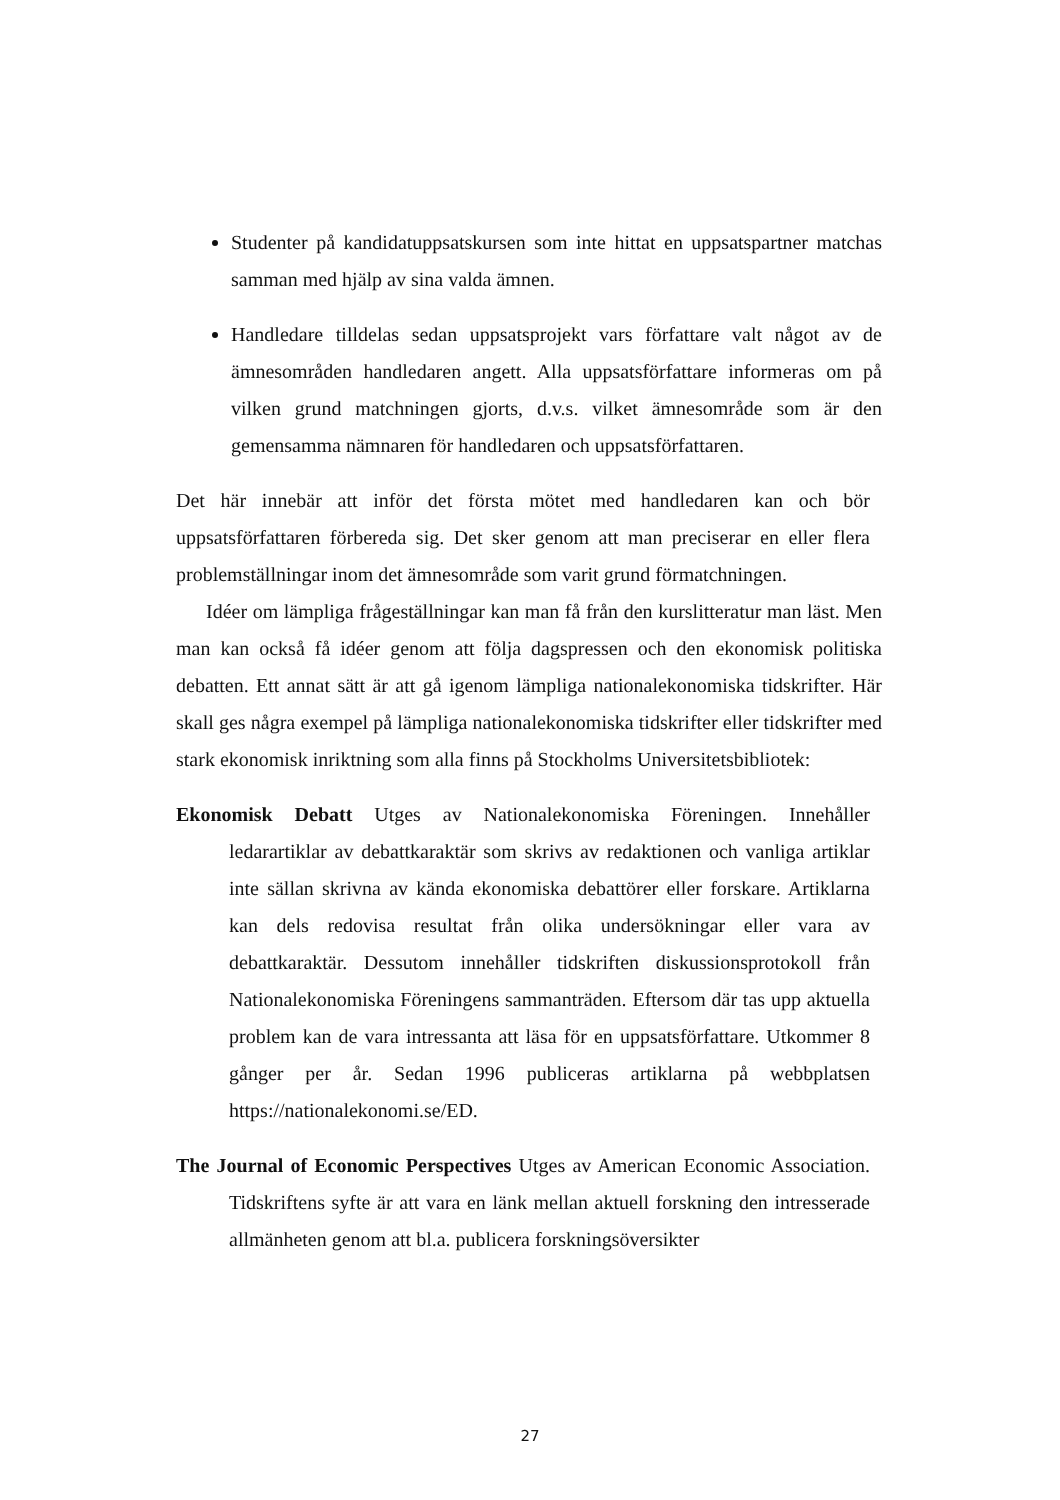Studenter på kandidatuppsatskursen som inte hittat en uppsatspartner matchas samman med hjälp av sina valda ämnen.
Handledare tilldelas sedan uppsatsprojekt vars författare valt något av de ämnesområden handledaren angett. Alla uppsatsförfattare informeras om på vilken grund matchningen gjorts, d.v.s. vilket ämnesområde som är den gemensamma nämnaren för handledaren och uppsatsförfattaren.
Det här innebär att inför det första mötet med handledaren kan och bör uppsatsförfattaren förbereda sig. Det sker genom att man preciserar en eller flera problemställningar inom det ämnesområde som varit grund förmatchningen.
Idéer om lämpliga frågeställningar kan man få från den kurslitteratur man läst. Men man kan också få idéer genom att följa dagspressen och den ekonomisk politiska debatten. Ett annat sätt är att gå igenom lämpliga nationalekonomiska tidskrifter. Här skall ges några exempel på lämpliga nationalekonomiska tidskrifter eller tidskrifter med stark ekonomisk inriktning som alla finns på Stockholms Universitetsbibliotek:
Ekonomisk Debatt Utges av Nationalekonomiska Föreningen. Innehåller ledarartiklar av debattkaraktär som skrivs av redaktionen och vanliga artiklar inte sällan skrivna av kända ekonomiska debattörer eller forskare. Artiklarna kan dels redovisa resultat från olika undersökningar eller vara av debattkaraktär. Dessutom innehåller tidskriften diskussionsprotokoll från Nationalekonomiska Föreningens sammanträden. Eftersom där tas upp aktuella problem kan de vara intressanta att läsa för en uppsatsförfattare. Utkommer 8 gånger per år. Sedan 1996 publiceras artiklarna på webbplatsen https://nationalekonomi.se/ED.
The Journal of Economic Perspectives Utges av American Economic Association. Tidskriftens syfte är att vara en länk mellan aktuell forskning den intresserade allmänheten genom att bl.a. publicera forskningsöversikter
27